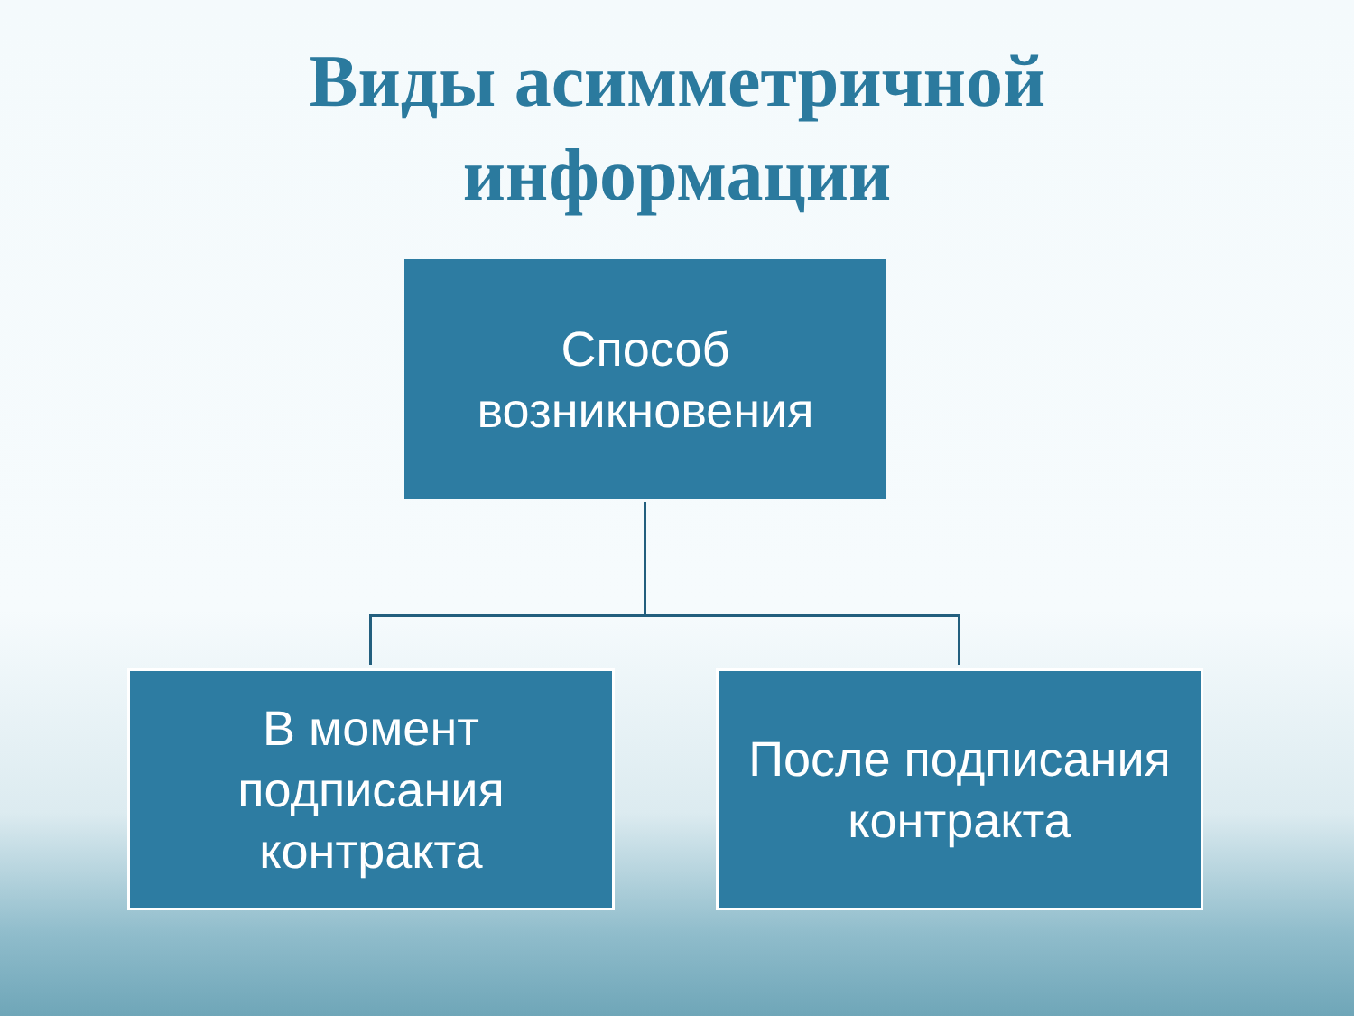Виды асимметричной
информации
Способ
возникновения
В момент
подписания
контракта
После подписания
контракта